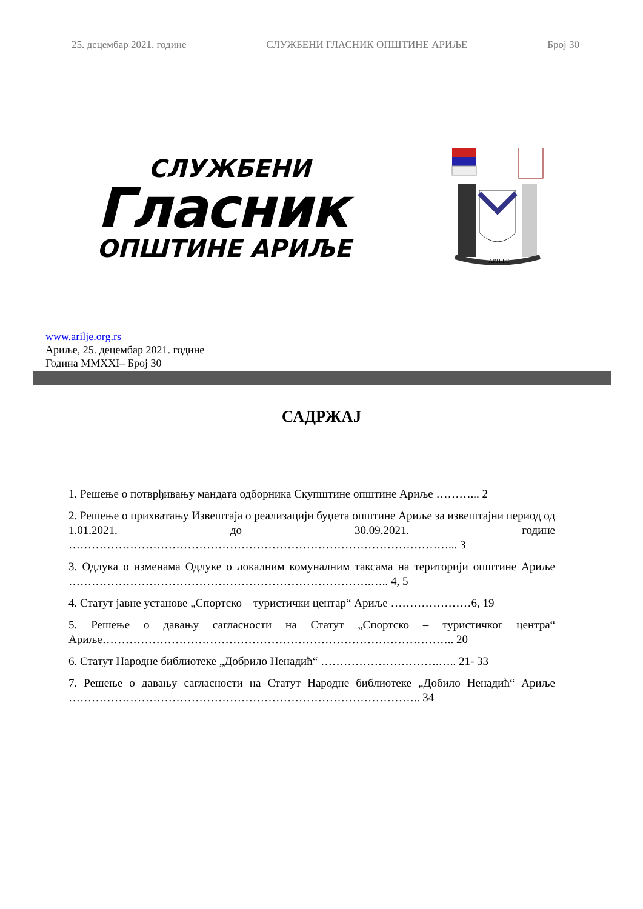25. децембар 2021. године СЛУЖБЕНИ ГЛАСНИК ОПШТИНЕ АРИЉЕ Број 30
СЛУЖБЕНИ
Гласник
ОПШТИНЕ АРИЉЕ
АРИЉЕ
www.arilje.org.rs
Ариље, 25. децембар 2021. године
Година MMXXI– Број 30
САДРЖАЈ
1. Решење о потврђивању мандата одборника Скупштине општине Ариље ………... 2
2. Решење о прихватању Извештаја о реализацији буџета општине Ариље за извештајни период од 1.01.2021. до 30.09.2021. године ………………………………………………………………………………………... 3
3. Одлука о изменама Одлуке о локалним комуналним таксама на територији општине Ариље …………………………………………………………………….….. 4, 5
4. Статут јавне установе „Спортско – туристички центар“ Ариље …………………6, 19
5. Решење о давању сагласности на Статут „Спортско – туристичког центра“ Ариље……………………………………………………………………………….. 20
6. Статут Народне библиотеке „Добрило Ненадић“ ………………………….….. 21- 33
7. Решење о давању сагласности на Статут Народне библиотеке „Добило Ненадић“ Ариље ……………………………………………………………………………….. 34